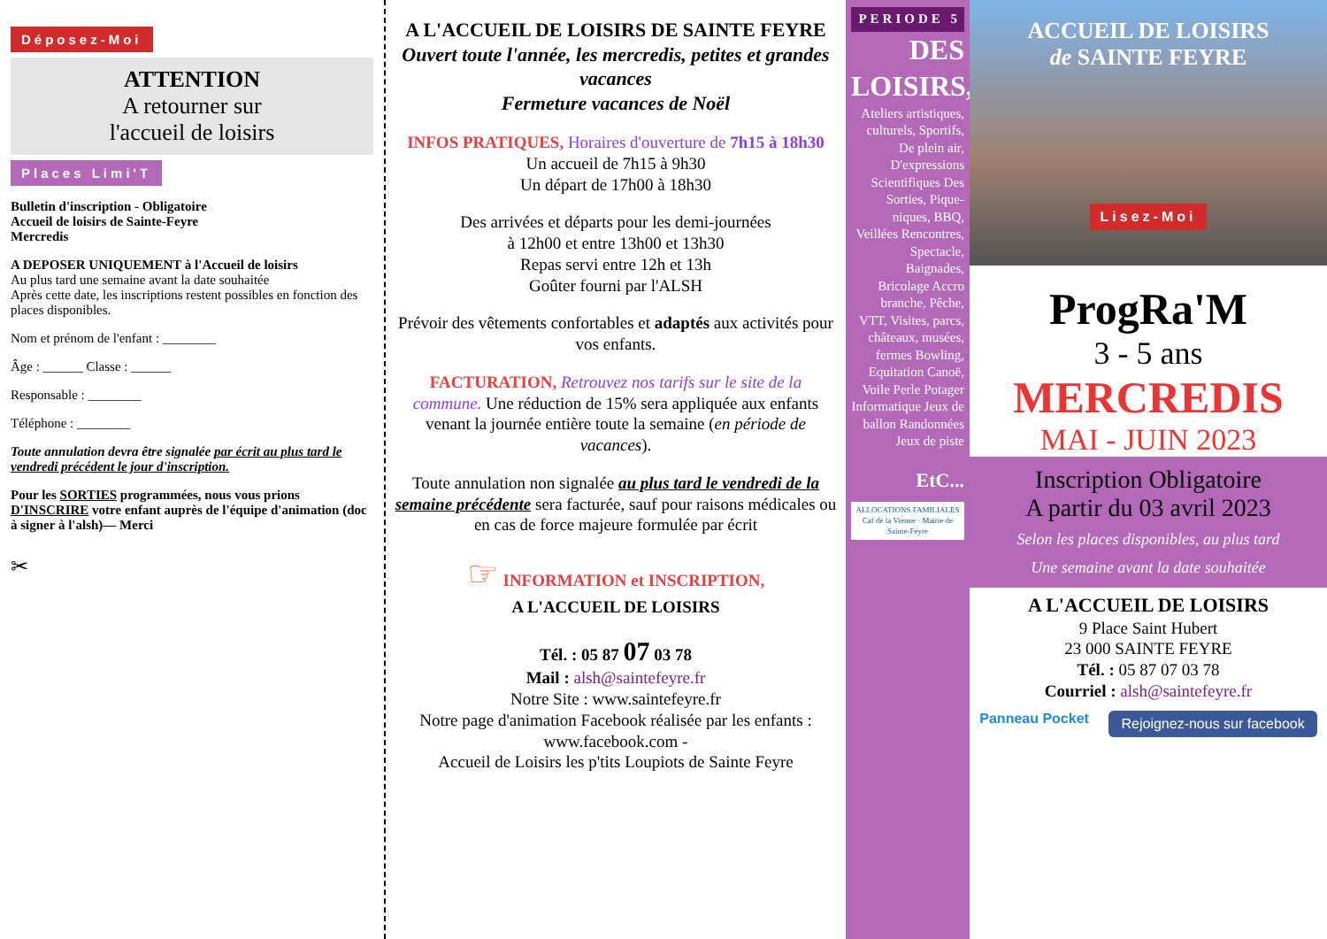Déposez-Moi
ATTENTION
A retourner sur
l'accueil de loisirs
Places Limi'T
Bulletin d'inscription - Obligatoire
Accueil de loisirs de Sainte-Feyre
Mercredis
A DEPOSER UNIQUEMENT à l'Accueil de loisirs
Au plus tard une semaine avant la date souhaitée
Après cette date, les inscriptions restent possibles en fonction des places disponibles.
Nom et prénom de l'enfant : ________
Âge : ______ Classe : ______
Responsable : ________
Téléphone : ________
Toute annulation devra être signalée par écrit au plus tard le vendredi précédent le jour d'inscription.
Pour les SORTIES programmées, nous vous prions D'INSCRIRE votre enfant auprès de l'équipe d'animation (doc à signer à l'alsh)— Merci
✂
A L'ACCUEIL DE LOISIRS DE SAINTE FEYRE
Ouvert toute l'année, les mercredis, petites et grandes vacances
Fermeture vacances de Noël
INFOS PRATIQUES, Horaires d'ouverture de 7h15 à 18h30
Un accueil de 7h15 à 9h30
Un départ de 17h00 à 18h30
Des arrivées et départs pour les demi-journées
à 12h00 et entre 13h00 et 13h30
Repas servi entre 12h et 13h
Goûter fourni par l'ALSH
Prévoir des vêtements confortables et adaptés aux activités pour vos enfants.
FACTURATION, Retrouvez nos tarifs sur le site de la commune. Une réduction de 15% sera appliquée aux enfants venant la journée entière toute la semaine (en période de vacances).
Toute annulation non signalée au plus tard le vendredi de la semaine précédente sera facturée, sauf pour raisons médicales ou en cas de force majeure formulée par écrit
☞ INFORMATION et INSCRIPTION,
A L'ACCUEIL DE LOISIRS
Tél. : 05 87 07 03 78
Mail : alsh@saintefeyre.fr
Notre Site : www.saintefeyre.fr
Notre page d'animation Facebook réalisée par les enfants : www.facebook.com -
Accueil de Loisirs les p'tits Loupiots de Sainte Feyre
PERIODE 5
DES LOISIRS,
Ateliers artistiques, culturels, Sportifs, De plein air, D'expressions Scientifiques Des Sorties, Pique-niques, BBQ, Veillées Rencontres, Spectacle, Baignades, Bricolage Accro branche, Pêche, VTT, Visites, parcs, châteaux, musées, fermes Bowling, Equitation Canoë, Voile Perle Potager Informatique Jeux de ballon Randonnées Jeux de piste
EtC...
ALLOCATIONS FAMILIALES Caf de la Vienne · Mairie de Sainte-Feyre
ACCUEIL DE LOISIRS
de SAINTE FEYRE
Lisez-Moi
ProgRa'M
3 - 5 ans
MERCREDIS
MAI - JUIN 2023
Inscription Obligatoire
A partir du 03 avril 2023
Selon les places disponibles, au plus tard
Une semaine avant la date souhaitée
A L'ACCUEIL DE LOISIRS
9 Place Saint Hubert
23 000 SAINTE FEYRE
Tél. : 05 87 07 03 78
Courriel : alsh@saintefeyre.fr
Panneau Pocket Rejoignez-nous sur facebook